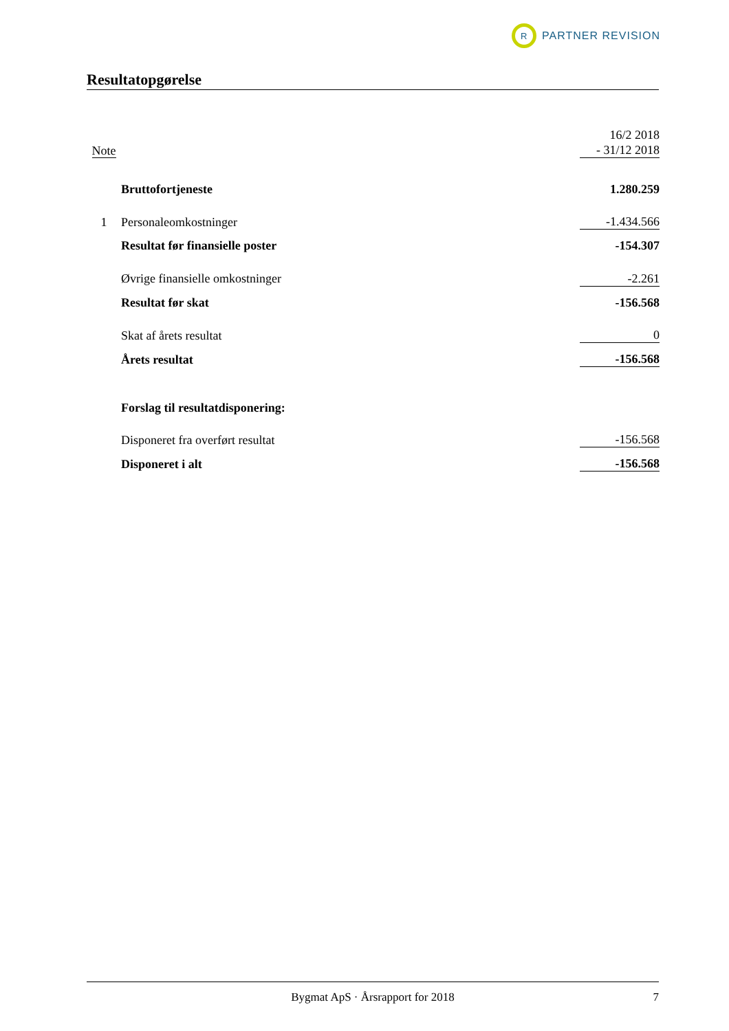R
PARTNER REVISION
Resultatopgørelse
| Note | | 16/2 2018 - 31/12 2018 |
| | Bruttofortjeneste | 1.280.259 |
| 1 | Personaleomkostninger | -1.434.566 |
| | Resultat før finansielle poster | -154.307 |
| | Øvrige finansielle omkostninger | -2.261 |
| | Resultat før skat | -156.568 |
| | Skat af årets resultat | 0 |
| | Årets resultat | -156.568 |
| | Forslag til resultatdisponering: | |
| | Disponeret fra overført resultat | -156.568 |
| | Disponeret i alt | -156.568 |
Bygmat ApS · Årsrapport for 2018 7